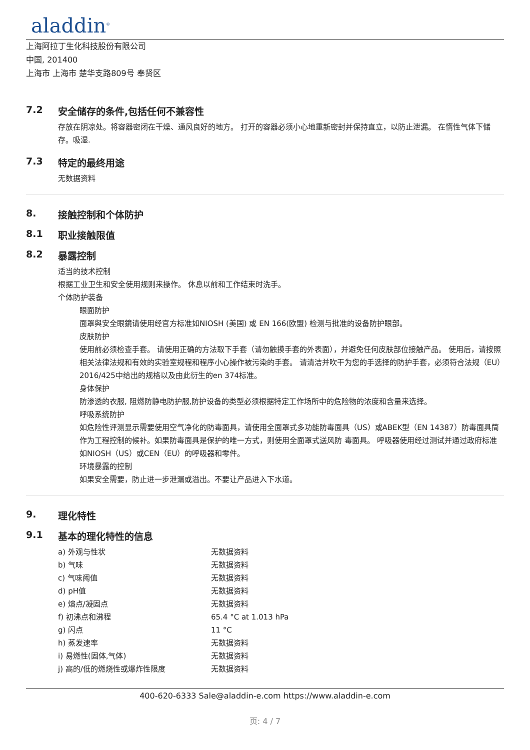aladdin<sup>®</sup>
上海阿拉丁生化科技股份有限公司
中国, 201400
上海市 上海市 楚华支路809号 奉贤区
7.2 安全储存的条件,包括任何不兼容性
存放在阴凉处。将容器密闭在干燥、通风良好的地方。 打开的容器必须小心地重新密封并保持直立，以防止泄漏。 在惰性气体下储存。吸湿.
7.3 特定的最终用途
无数据资料
8. 接触控制和个体防护
8.1 职业接触限值
8.2 暴露控制
适当的技术控制
根据工业卫生和安全使用规则来操作。 休息以前和工作结束时洗手。
个体防护装备
眼面防护
面罩與安全眼鏡请使用经官方标准如NIOSH (美国) 或 EN 166(欧盟) 检测与批准的设备防护眼部。
皮肤防护
使用前必须检查手套。 请使用正确的方法取下手套（请勿触摸手套的外表面），并避免任何皮肤部位接触产品。 使用后，请按照相关法律法规和有效的实验室规程和程序小心操作被污染的手套。 请清洁并吹干为您的手选择的防护手套，必须符合法规（EU）2016/425中给出的规格以及由此衍生的en 374标准。
身体保护
防渗透的衣服, 阻燃防静电防护服,防护设备的类型必须根据特定工作场所中的危险物的浓度和含量来选择。
呼吸系统防护
如危险性评测显示需要使用空气净化的防毒面具，请使用全面罩式多功能防毒面具（US）或ABEK型（EN 14387）防毒面具筒作为工程控制的候补。如果防毒面具是保护的唯一方式，则使用全面罩式送风防 毒面具。 呼吸器使用经过测试并通过政府标准如NIOSH（US）或CEN（EU）的呼吸器和零件。
环境暴露的控制
如果安全需要，防止进一步泄漏或溢出。不要让产品进入下水道。
9. 理化特性
9.1 基本的理化特性的信息
| a) 外观与性状 | 无数据资料 |
| b) 气味 | 无数据资料 |
| c) 气味阈值 | 无数据资料 |
| d) pH值 | 无数据资料 |
| e) 熔点/凝固点 | 无数据资料 |
| f) 初沸点和沸程 | 65.4 °C at 1.013 hPa |
| g) 闪点 | 11 °C |
| h) 蒸发速率 | 无数据资料 |
| i) 易燃性(固体,气体) | 无数据资料 |
| j) 高的/低的燃烧性或爆炸性限度 | 无数据资料 |
400-620-6333 Sale@aladdin-e.com https://www.aladdin-e.com
页: 4 / 7